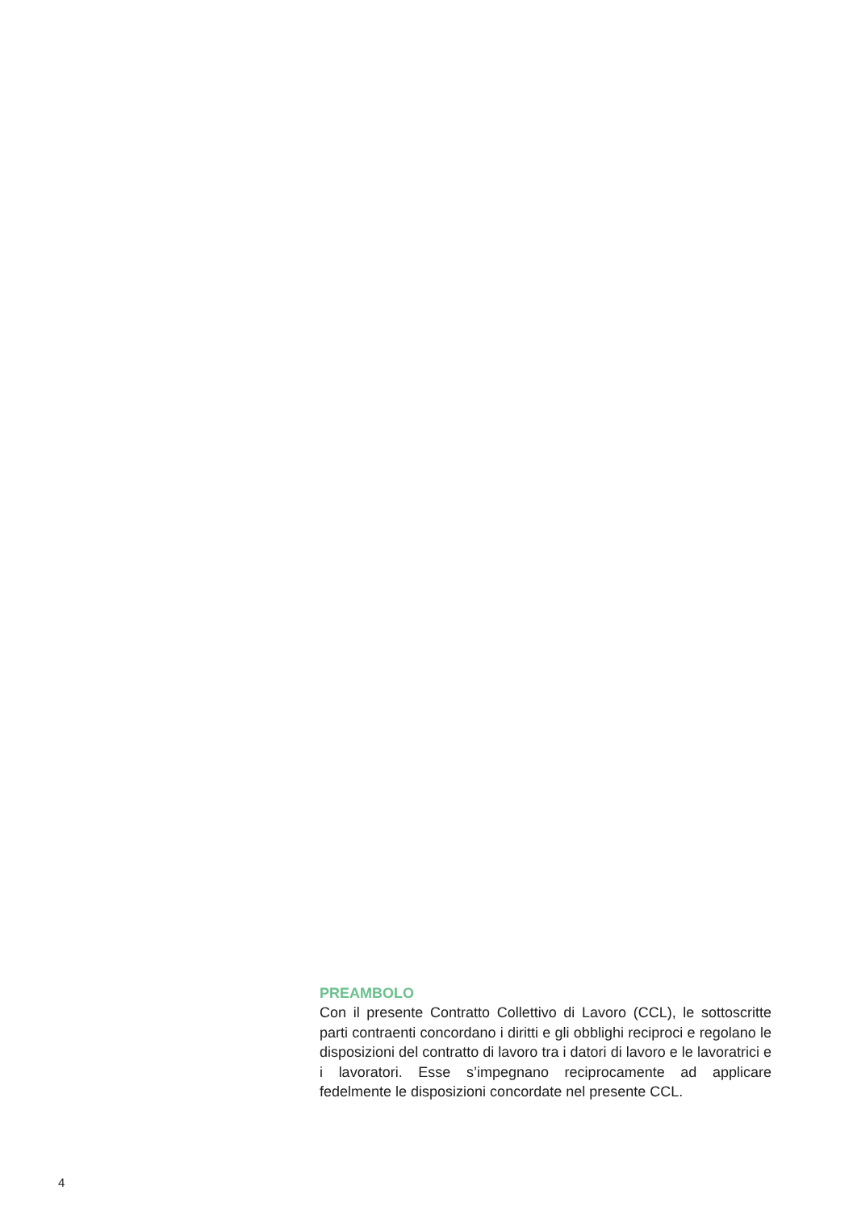PREAMBOLO
Con il presente Contratto Collettivo di Lavoro (CCL), le sottoscritte parti contraenti concordano i diritti e gli obblighi reciproci e regolano le disposizioni del contratto di lavoro tra i datori di lavoro e le lavoratrici e i lavoratori. Esse s’impegnano reciprocamente ad applicare fedelmente le disposizioni concordate nel presente CCL.
4